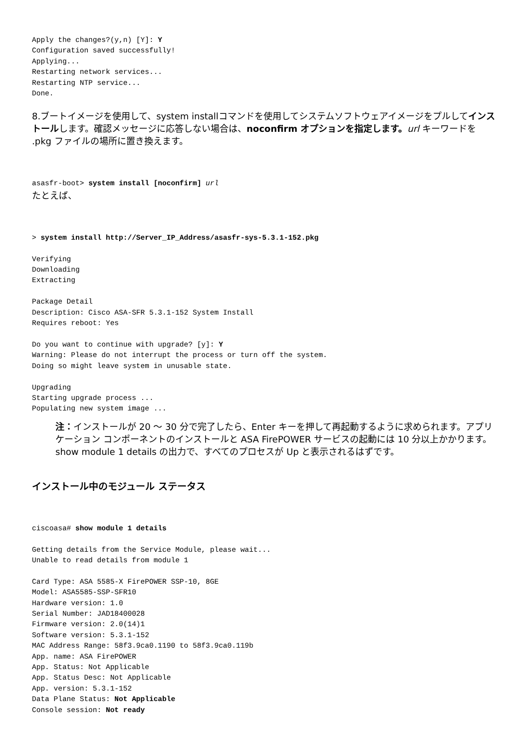Apply the changes?(y,n) [Y]: Y
Configuration saved successfully!
Applying...
Restarting network services...
Restarting NTP service...
Done.
8.ブートイメージを使用して、system installコマンドを使用してシステムソフトウェアイメージをプルしてインストールします。確認メッセージに応答しない場合は、noconfirm オプションを指定します。url キーワードを .pkg ファイルの場所に置き換えます。
asasfr-boot> system install [noconfirm] url
たとえば、
> system install http://Server_IP_Address/asasfr-sys-5.3.1-152.pkg

Verifying
Downloading
Extracting

Package Detail
Description: Cisco ASA-SFR 5.3.1-152 System Install
Requires reboot: Yes

Do you want to continue with upgrade? [y]: Y
Warning: Please do not interrupt the process or turn off the system.
Doing so might leave system in unusable state.

Upgrading
Starting upgrade process ...
Populating new system image ...
注：インストールが 20 ～ 30 分で完了したら、Enter キーを押して再起動するように求められます。アプリケーション コンポーネントのインストールと ASA FirePOWER サービスの起動には 10 分以上かかります。show module 1 details の出力で、すべてのプロセスが Up と表示されるはずです。
インストール中のモジュール ステータス
ciscoasa# show module 1 details

Getting details from the Service Module, please wait...
Unable to read details from module 1

Card Type: ASA 5585-X FirePOWER SSP-10, 8GE
Model: ASA5585-SSP-SFR10
Hardware version: 1.0
Serial Number: JAD18400028
Firmware version: 2.0(14)1
Software version: 5.3.1-152
MAC Address Range: 58f3.9ca0.1190 to 58f3.9ca0.119b
App. name: ASA FirePOWER
App. Status: Not Applicable
App. Status Desc: Not Applicable
App. version: 5.3.1-152
Data Plane Status: Not Applicable
Console session: Not ready